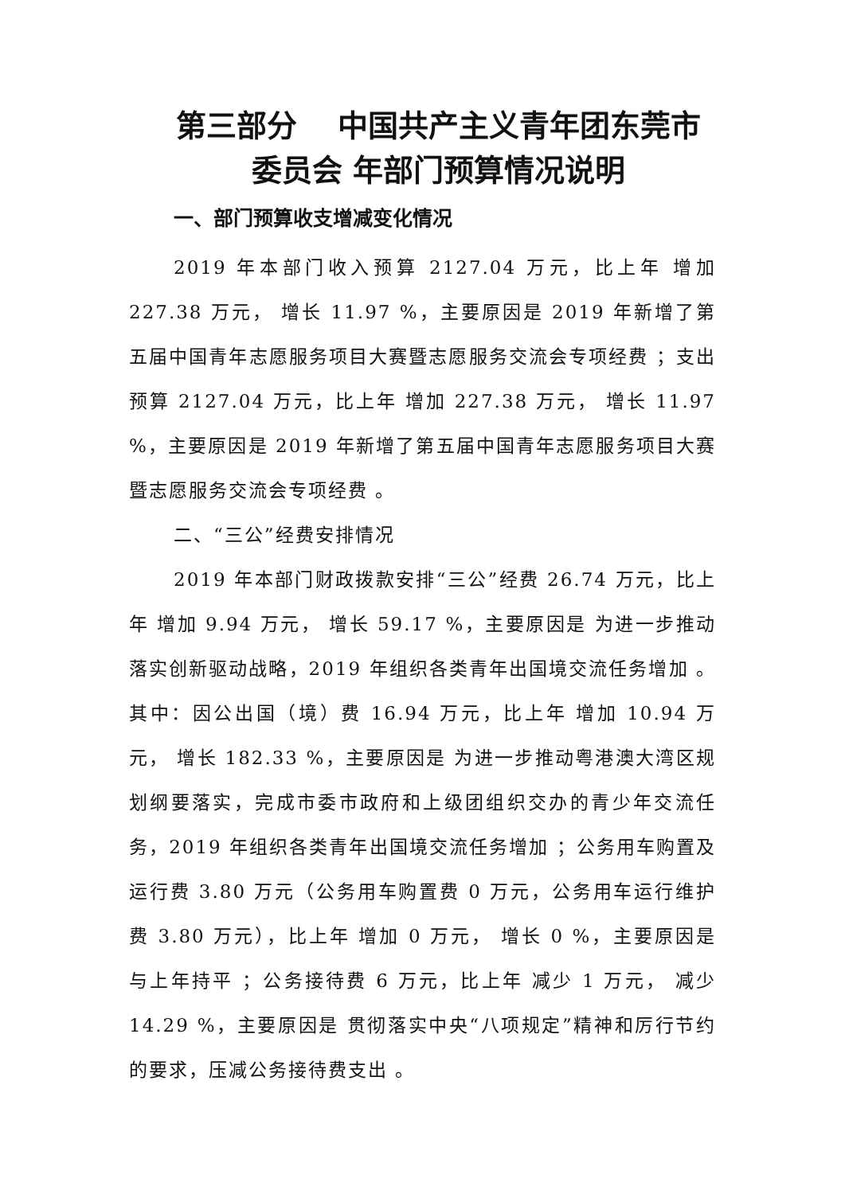第三部分　 中国共产主义青年团东莞市委员会 年部门预算情况说明
一、部门预算收支增减变化情况
2019 年本部门收入预算 2127.04 万元，比上年 增加 227.38 万元， 增长 11.97 %，主要原因是 2019 年新增了第五届中国青年志愿服务项目大赛暨志愿服务交流会专项经费 ；支出预算 2127.04 万元，比上年 增加 227.38 万元， 增长 11.97 %，主要原因是 2019 年新增了第五届中国青年志愿服务项目大赛暨志愿服务交流会专项经费 。
二、“三公”经费安排情况
2019 年本部门财政拨款安排“三公”经费 26.74 万元，比上年 增加 9.94 万元， 增长 59.17 %，主要原因是 为进一步推动落实创新驱动战略，2019 年组织各类青年出国境交流任务增加 。其中：因公出国（境）费 16.94 万元，比上年 增加 10.94 万元， 增长 182.33 %，主要原因是 为进一步推动粤港澳大湾区规划纲要落实，完成市委市政府和上级团组织交办的青少年交流任务，2019 年组织各类青年出国境交流任务增加 ；公务用车购置及运行费 3.80 万元（公务用车购置费 0 万元，公务用车运行维护费 3.80 万元），比上年 增加 0 万元， 增长 0 %，主要原因是 与上年持平 ；公务接待费 6 万元，比上年 减少 1 万元， 减少 14.29 %，主要原因是 贯彻落实中央“八项规定”精神和厉行节约的要求，压减公务接待费支出 。